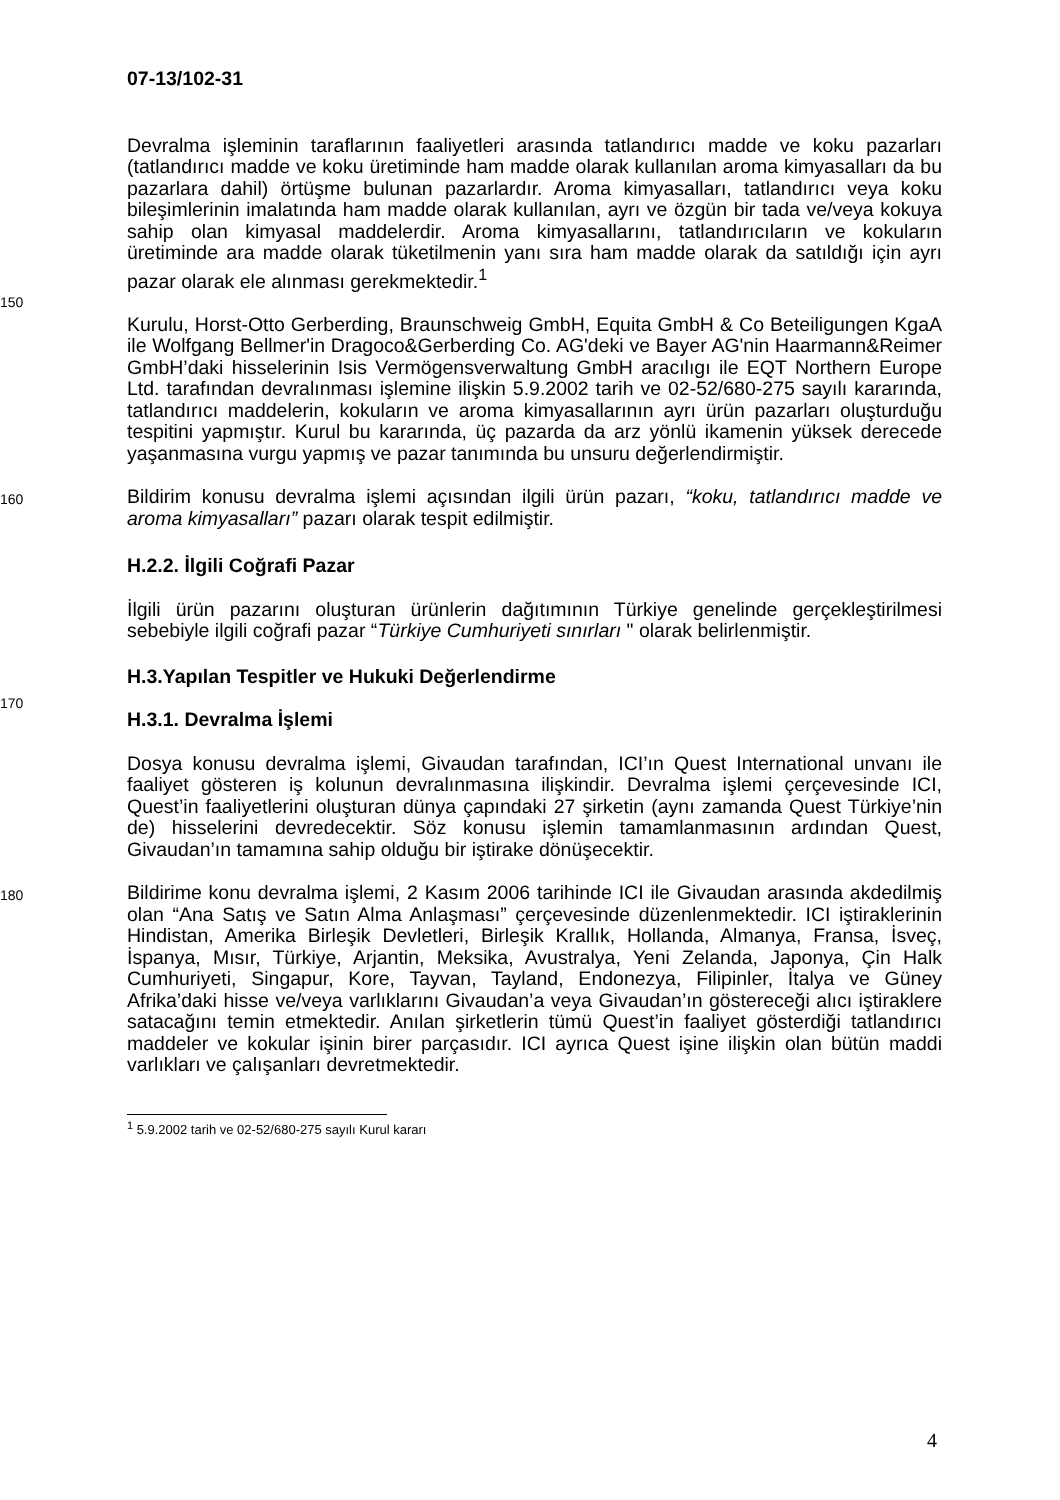07-13/102-31
Devralma işleminin taraflarının faaliyetleri arasında tatlandırıcı madde ve koku pazarları (tatlandırıcı madde ve koku üretiminde ham madde olarak kullanılan aroma kimyasalları da bu pazarlara dahil) örtüşme bulunan pazarlardır. Aroma kimyasalları, tatlandırıcı veya koku bileşimlerinin imalatında ham madde olarak kullanılan, ayrı ve özgün bir tada ve/veya kokuya sahip olan kimyasal maddelerdir. Aroma kimyasallarını, tatlandırıcıların ve kokuların üretiminde ara madde olarak tüketilmenin yanı sıra ham madde olarak da satıldığı için ayrı pazar olarak ele alınması gerekmektedir.<sup>1</sup>
150
Kurulu, Horst-Otto Gerberding, Braunschweig GmbH, Equita GmbH & Co Beteiligungen KgaA ile Wolfgang Bellmer'in Dragoco&Gerberding Co. AG'deki ve Bayer AG'nin Haarmann&Reimer GmbH’daki hisselerinin Isis Vermögensverwaltung GmbH aracılıgı ile EQT Northern Europe Ltd. tarafından devralınması işlemine ilişkin 5.9.2002 tarih ve 02-52/680-275 sayılı kararında, tatlandırıcı maddelerin, kokuların ve aroma kimyasallarının ayrı ürün pazarları oluşturduğu tespitini yapmıştır. Kurul bu kararında, üç pazarda da arz yönlü ikamenin yüksek derecede yaşanmasına vurgu yapmış ve pazar tanımında bu unsuru değerlendirmiştir.
160
Bildirim konusu devralma işlemi açısından ilgili ürün pazarı, “koku, tatlandırıcı madde ve aroma kimyasalları” pazarı olarak tespit edilmiştir.
H.2.2. İlgili Coğrafi Pazar
İlgili ürün pazarını oluşturan ürünlerin dağıtımının Türkiye genelinde gerçekleştirilmesi sebebiyle ilgili coğrafi pazar “Türkiye Cumhuriyeti sınırları " olarak belirlenmiştir.
H.3.Yapılan Tespitler ve Hukuki Değerlendirme
170
H.3.1. Devralma İşlemi
Dosya konusu devralma işlemi, Givaudan tarafından, ICI’ın Quest International unvanı ile faaliyet gösteren iş kolunun devralınmasına ilişkindir. Devralma işlemi çerçevesinde ICI, Quest’in faaliyetlerini oluşturan dünya çapındaki 27 şirketin (aynı zamanda Quest Türkiye’nin de) hisselerini devredecektir. Söz konusu işlemin tamamlanmasının ardından Quest, Givaudan’ın tamamına sahip olduğu bir iştirake dönüşecektir.
180
Bildirime konu devralma işlemi, 2 Kasım 2006 tarihinde ICI ile Givaudan arasında akdedilmiş olan “Ana Satış ve Satın Alma Anlaşması” çerçevesinde düzenlenmektedir. ICI iştiraklerinin Hindistan, Amerika Birleşik Devletleri, Birleşik Krallık, Hollanda, Almanya, Fransa, İsveç, İspanya, Mısır, Türkiye, Arjantin, Meksika, Avustralya, Yeni Zelanda, Japonya, Çin Halk Cumhuriyeti, Singapur, Kore, Tayvan, Tayland, Endonezya, Filipinler, İtalya ve Güney Afrika’daki hisse ve/veya varlıklarını Givaudan’a veya Givaudan’ın göstereceği alıcı iştiraklere satacağını temin etmektedir. Anılan şirketlerin tümü Quest’in faaliyet gösterdiği tatlandırıcı maddeler ve kokular işinin birer parçasıdır. ICI ayrıca Quest işine ilişkin olan bütün maddi varlıkları ve çalışanları devretmektedir.
<sup>1</sup> 5.9.2002 tarih ve 02-52/680-275 sayılı Kurul kararı
4